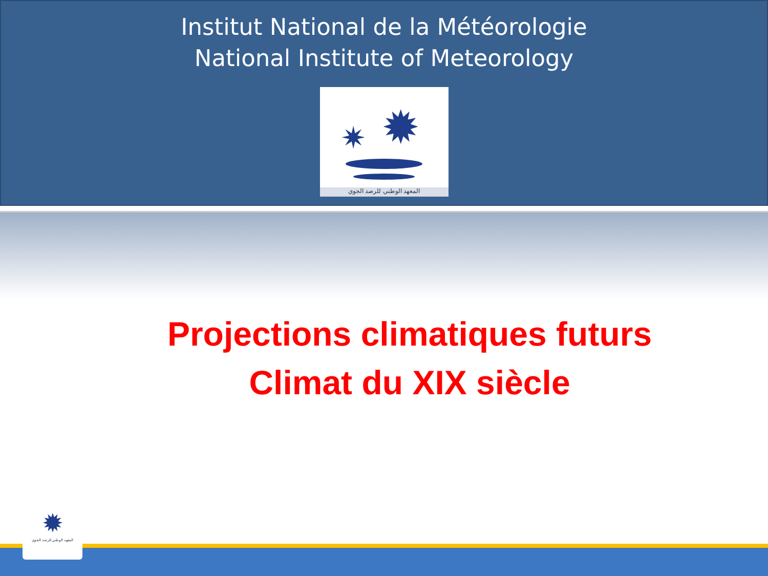Institut National de la Météorologie
National Institute of Meteorology
✷
✹
المعهد الوطني للرصد الجوي
Projections climatiques futurs
Climat du XIX siècle
✹
المعهد الوطني للرصد الجوي